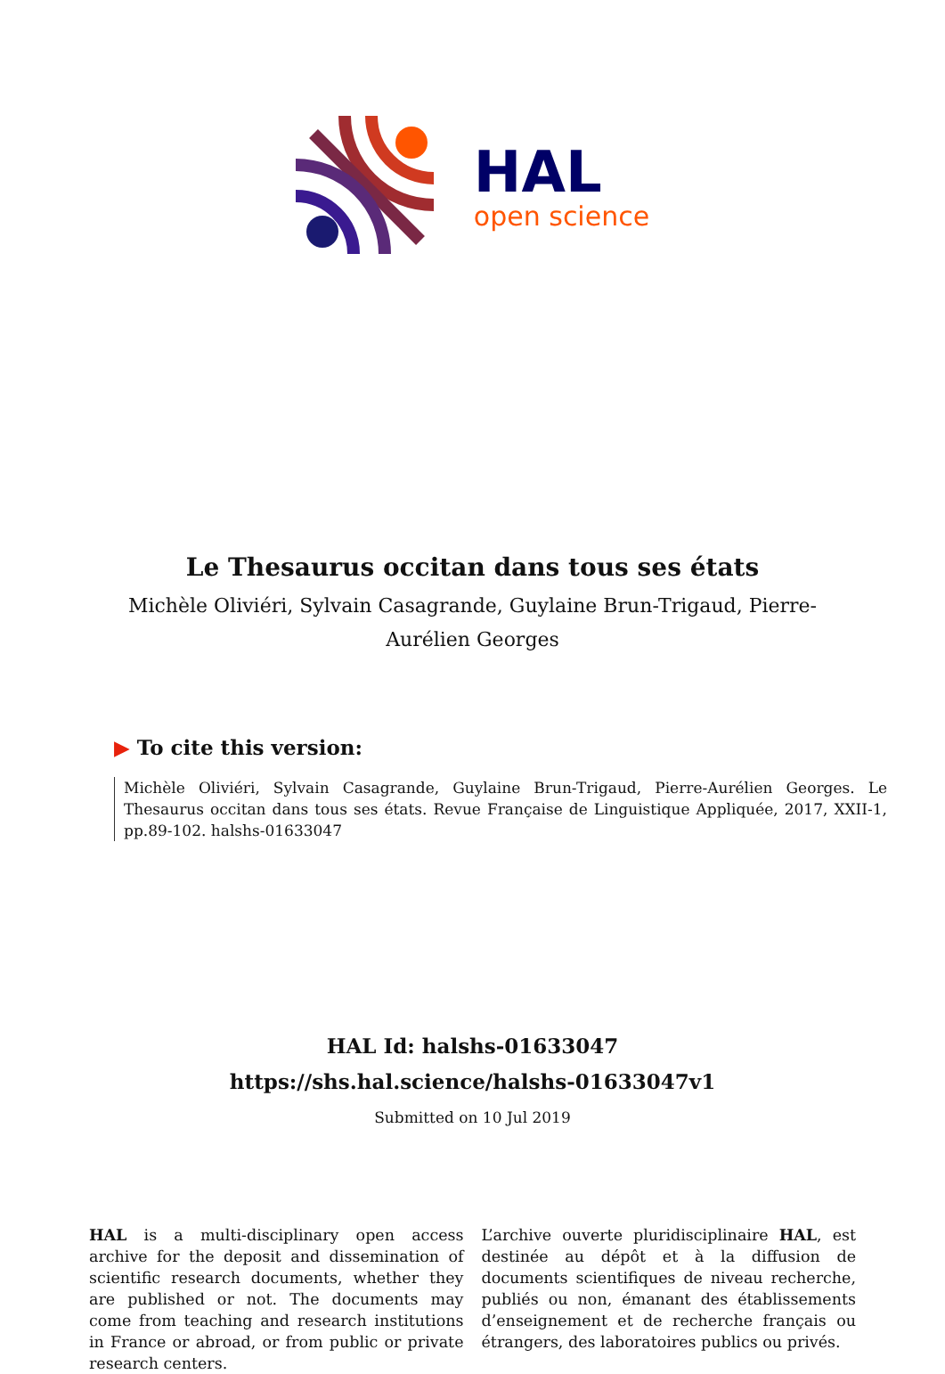HAL
open science
Le Thesaurus occitan dans tous ses états
Michèle Oliviéri, Sylvain Casagrande, Guylaine Brun-Trigaud, Pierre-Aurélien Georges
▶ To cite this version:
Michèle Oliviéri, Sylvain Casagrande, Guylaine Brun-Trigaud, Pierre-Aurélien Georges. Le Thesaurus occitan dans tous ses états. Revue Française de Linguistique Appliquée, 2017, XXII-1, pp.89-102. halshs-01633047
HAL Id: halshs-01633047
https://shs.hal.science/halshs-01633047v1
Submitted on 10 Jul 2019
HAL is a multi-disciplinary open access archive for the deposit and dissemination of scientific research documents, whether they are published or not. The documents may come from teaching and research institutions in France or abroad, or from public or private research centers.
L’archive ouverte pluridisciplinaire HAL, est destinée au dépôt et à la diffusion de documents scientifiques de niveau recherche, publiés ou non, émanant des établissements d’enseignement et de recherche français ou étrangers, des laboratoires publics ou privés.